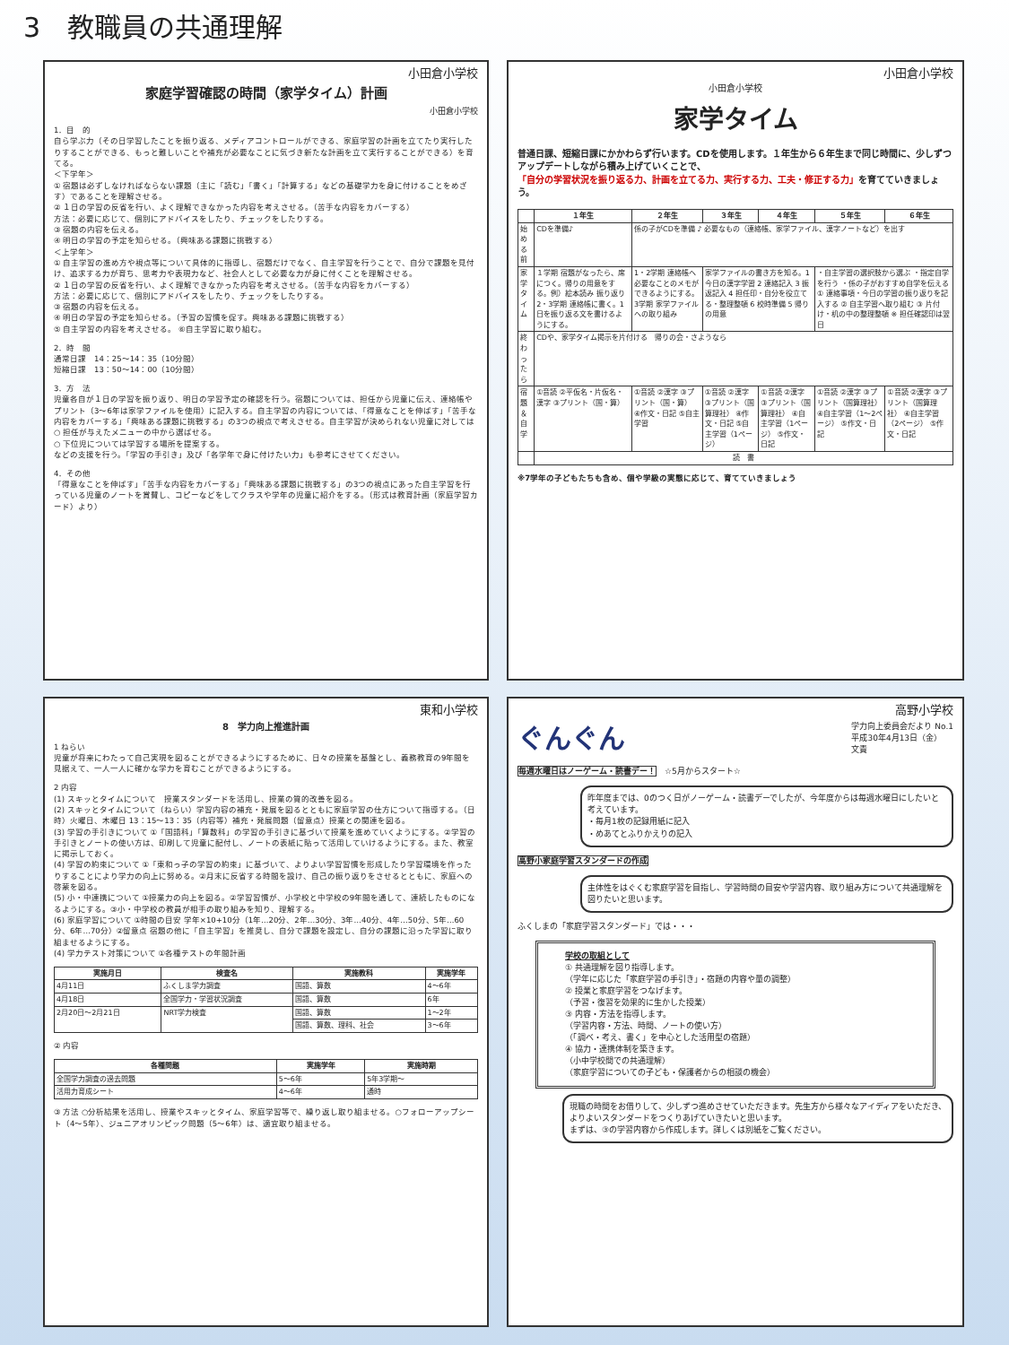3　教職員の共通理解
小田倉小学校
家庭学習確認の時間（家学タイム）計画
小田倉小学校
1．目　的
自ら学ぶ力（その日学習したことを振り返る、メディアコントロールができる、家庭学習の計画を立てたり実行したりすることができる、もっと難しいことや補充が必要なことに気づき新たな計画を立て実行することができる）を育てる。
＜下学年＞
① 宿題は必ずしなければならない課題（主に「読む」「書く」「計算する」などの基礎学力を身に付けることをめざす）であることを理解させる。
② １日の学習の反省を行い、よく理解できなかった内容を考えさせる。（苦手な内容をカバーする）
方法：必要に応じて、個別にアドバイスをしたり、チェックをしたりする。
③ 宿題の内容を伝える。
④ 明日の学習の予定を知らせる。（興味ある課題に挑戦する）
＜上学年＞
① 自主学習の進め方や視点等について具体的に指導し、宿題だけでなく、自主学習を行うことで、自分で課題を見付け、追求する力が育ち、思考力や表現力など、社会人として必要な力が身に付くことを理解させる。
② １日の学習の反省を行い、よく理解できなかった内容を考えさせる。（苦手な内容をカバーする）
方法：必要に応じて、個別にアドバイスをしたり、チェックをしたりする。
③ 宿題の内容を伝える。
④ 明日の学習の予定を知らせる。（予習の習慣を促す。興味ある課題に挑戦する）
⑤ 自主学習の内容を考えさせる。 ⑥自主学習に取り組む。
2．時　間
通常日課　14：25～14：35（10分間）
短縮日課　13：50～14：00（10分間）
3．方　法
児童各自が１日の学習を振り返り、明日の学習予定の確認を行う。宿題については、担任から児童に伝え、連絡帳やプリント（3～6年は家学ファイルを使用）に記入する。自主学習の内容については、「得意なことを伸ばす」「苦手な内容をカバーする」「興味ある課題に挑戦する」の3つの視点で考えさせる。自主学習が決められない児童に対しては
○ 担任が与えたメニューの中から選ばせる。
○ 下位児については学習する場所を提案する。
などの支援を行う。「学習の手引き」及び「各学年で身に付けたい力」も参考にさせてください。
4．その他
「得意なことを伸ばす」「苦手な内容をカバーする」「興味ある課題に挑戦する」の3つの視点にあった自主学習を行っている児童のノートを賞賛し、コピーなどをしてクラスや学年の児童に紹介をする。（形式は教育計画（家庭学習カード）より）
小田倉小学校
小田倉小学校
家学タイム
普通日課、短縮日課にかかわらず行います。CDを使用します。１年生から６年生まで同じ時間に、少しずつアップデートしながら積み上げていくことで、
「自分の学習状況を振り返る力、計画を立てる力、実行する力、工夫・修正する力」を育てていきましょう。
| | １年生 | ２年生 | ３年生 | ４年生 | ５年生 | ６年生 |
| --- | --- | --- | --- | --- | --- | --- |
| 始める前 | CDを準備♪ | 係の子がCDを準備 ♪ 必要なもの（連絡帳、家学ファイル、漢字ノートなど）を出す | | | | |
| 家学タイム | １学期 宿題がなったら、席につく。帰りの用意をする。例）絵本読み 振り返り 2・3学期 連絡帳に書く。1日を振り返る文を書けるようにする。 | 1・2学期 連絡帳へ必要なことのメモができるようにする。3学期 家学ファイルへの取り組み | 家学ファイルの書き方を知る。1 今日の漢字学習 2 連絡記入 3 振返記入 4 担任印・自分を役立てる・整理整頓 6 校時準備 5 帰りの用意 | | ・自主学習の選択肢から選ぶ ・指定自学を行う ・係の子がおすすめ自学を伝える ① 連絡事項・今日の学習の振り返りを記入する ② 自主学習へ取り組む ③ 片付け・机の中の整理整頓 ※ 担任確認印は翌日 | |
| 終わったら | CDや、家学タイム掲示を片付ける 帰りの会・さようなら | | | | | |
| 宿題＆自学 | ①音読 ②平仮名・片仮名・漢字 ③プリント（国・算） | ①音読 ②漢字 ③プリント（国・算） ④作文・日記 ⑤自主学習 | ①音読 ②漢字 ③プリント（国算理社） ④作文・日記 ⑤自主学習（1ページ） | ①音読 ②漢字 ③プリント（国算理社） ④自主学習（1ページ） ⑤作文・日記 | ①音読 ②漢字 ③プリント（国算理社） ④自主学習（1～2ページ） ⑤作文・日記 | ①音読 ②漢字 ③プリント（国算理社） ④自主学習（2ページ） ⑤作文・日記 |
| | 読 書 | | | | | |
※7学年の子どもたちも含め、個や学級の実態に応じて、育てていきましょう
東和小学校
8　学力向上推進計画
1 ねらい
児童が将来にわたって自己実現を図ることができるようにするために、日々の授業を基盤とし、義務教育の9年間を見据えて、一人一人に確かな学力を育むことができるようにする。
2 内容
(1) スキッとタイムについて　授業スタンダードを活用し、授業の質的改善を図る。
(2) スキッとタイムについて（ねらい）学習内容の補充・発展を図るとともに家庭学習の仕方について指導する。（日時）火曜日、木曜日 13：15～13：35（内容等）補充・発展問題（留意点）授業との関連を図る。
(3) 学習の手引きについて ①「国語科」「算数科」の学習の手引きに基づいて授業を進めていくようにする。②学習の手引きとノートの使い方は、印刷して児童に配付し、ノートの表紙に貼って活用していけるようにする。また、教室に掲示しておく。
(4) 学習の約束について ①「東和っ子の学習の約束」に基づいて、よりよい学習習慣を形成したり学習環境を作ったりすることにより学力の向上に努める。②月末に反省する時間を設け、自己の振り返りをさせるとともに、家庭への啓蒙を図る。
(5) 小・中連携について ①授業力の向上を図る。②学習習慣が、小学校と中学校の9年間を通して、連続したものになるようにする。③小・中学校の教員が相手の取り組みを知り、理解する。
(6) 家庭学習について ①時間の目安 学年×10+10分（1年…20分、2年…30分、3年…40分、4年…50分、5年…60分、6年…70分）②留意点 宿題の他に「自主学習」を推奨し、自分で課題を設定し、自分の課題に沿った学習に取り組ませるようにする。
(4) 学力テスト対策について ①各種テストの年間計画
| 実施月日 | 検査名 | 実施教科 | 実施学年 |
| --- | --- | --- | --- |
| 4月11日 | ふくしま学力調査 | 国語、算数 | 4～6年 |
| 4月18日 | 全国学力・学習状況調査 | 国語、算数 | 6年 |
| 2月20日～2月21日 | NRT学力検査 | 国語、算数 | 1～2年 |
| | | 国語、算数、理科、社会 | 3～6年 |
② 内容
| 各種問題 | 実施学年 | 実施時期 |
| --- | --- | --- |
| 全国学力調査の過去問題 | 5～6年 | 5年3学期～ |
| 活用力育成シート | 4～6年 | 通時 |
③ 方法 ○分析結果を活用し、授業やスキッとタイム、家庭学習等で、繰り返し取り組ませる。○フォローアップシート（4～5年）、ジュニアオリンピック問題（5～6年）は、適宜取り組ませる。
高野小学校
ぐんぐん 学力向上委員会だより No.1
平成30年4月13日（金）
文責
毎週水曜日はノーゲーム・読書デー！　☆5月からスタート☆
昨年度までは、0のつく日がノーゲーム・読書デーでしたが、今年度からは毎週水曜日にしたいと考えています。
・毎月1枚の記録用紙に記入
・めあてとふりかえりの記入
高野小家庭学習スタンダードの作成
主体性をはぐくむ家庭学習を目指し、学習時間の目安や学習内容、取り組み方について共通理解を図りたいと思います。
ふくしまの「家庭学習スタンダード」では・・・
学校の取組として
① 共通理解を図り指導します。
（学年に応じた「家庭学習の手引き」・宿題の内容や量の調整）
② 授業と家庭学習をつなげます。
（予習・復習を効果的に生かした授業）
③ 内容・方法を指導します。
（学習内容・方法、時間、ノートの使い方）
（「調べ・考え、書く」を中心とした活用型の宿題）
④ 協力・連携体制を築きます。
（小中学校間での共通理解）
（家庭学習についての子ども・保護者からの相談の機会）
現職の時間をお借りして、少しずつ進めさせていただきます。先生方から様々なアイディアをいただき、よりよいスタンダードをつくりあげていきたいと思います。
まずは、③の学習内容から作成します。詳しくは別紙をご覧ください。